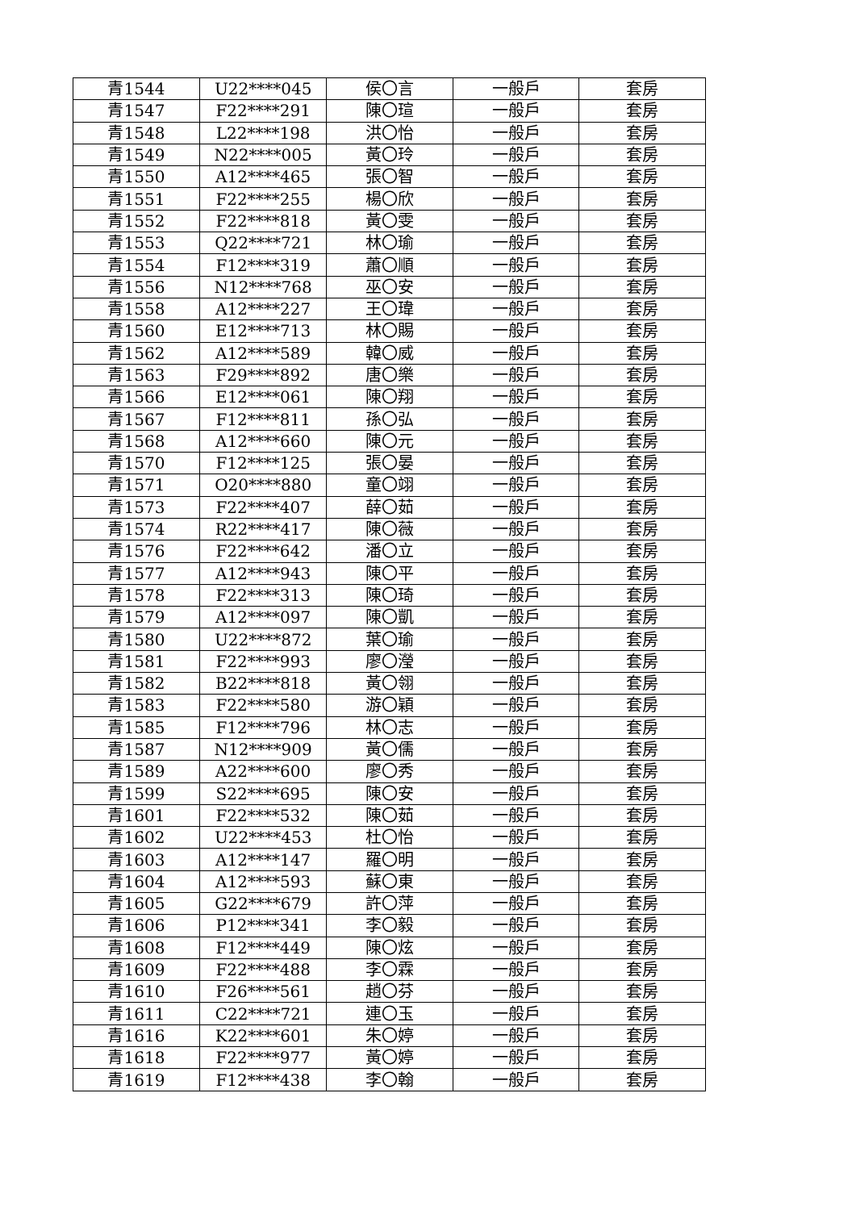| 青1544 | U22****045 | 侯〇言 | 一般戶 | 套房 |
| 青1547 | F22****291 | 陳〇瑄 | 一般戶 | 套房 |
| 青1548 | L22****198 | 洪〇怡 | 一般戶 | 套房 |
| 青1549 | N22****005 | 黃〇玲 | 一般戶 | 套房 |
| 青1550 | A12****465 | 張〇智 | 一般戶 | 套房 |
| 青1551 | F22****255 | 楊〇欣 | 一般戶 | 套房 |
| 青1552 | F22****818 | 黃〇雯 | 一般戶 | 套房 |
| 青1553 | Q22****721 | 林〇瑜 | 一般戶 | 套房 |
| 青1554 | F12****319 | 蕭〇順 | 一般戶 | 套房 |
| 青1556 | N12****768 | 巫〇安 | 一般戶 | 套房 |
| 青1558 | A12****227 | 王〇瑋 | 一般戶 | 套房 |
| 青1560 | E12****713 | 林〇賜 | 一般戶 | 套房 |
| 青1562 | A12****589 | 韓〇威 | 一般戶 | 套房 |
| 青1563 | F29****892 | 唐〇樂 | 一般戶 | 套房 |
| 青1566 | E12****061 | 陳〇翔 | 一般戶 | 套房 |
| 青1567 | F12****811 | 孫〇弘 | 一般戶 | 套房 |
| 青1568 | A12****660 | 陳〇元 | 一般戶 | 套房 |
| 青1570 | F12****125 | 張〇晏 | 一般戶 | 套房 |
| 青1571 | O20****880 | 童〇翊 | 一般戶 | 套房 |
| 青1573 | F22****407 | 薛〇茹 | 一般戶 | 套房 |
| 青1574 | R22****417 | 陳〇薇 | 一般戶 | 套房 |
| 青1576 | F22****642 | 潘〇立 | 一般戶 | 套房 |
| 青1577 | A12****943 | 陳〇平 | 一般戶 | 套房 |
| 青1578 | F22****313 | 陳〇琦 | 一般戶 | 套房 |
| 青1579 | A12****097 | 陳〇凱 | 一般戶 | 套房 |
| 青1580 | U22****872 | 葉〇瑜 | 一般戶 | 套房 |
| 青1581 | F22****993 | 廖〇瀅 | 一般戶 | 套房 |
| 青1582 | B22****818 | 黃〇翎 | 一般戶 | 套房 |
| 青1583 | F22****580 | 游〇穎 | 一般戶 | 套房 |
| 青1585 | F12****796 | 林〇志 | 一般戶 | 套房 |
| 青1587 | N12****909 | 黃〇儒 | 一般戶 | 套房 |
| 青1589 | A22****600 | 廖〇秀 | 一般戶 | 套房 |
| 青1599 | S22****695 | 陳〇安 | 一般戶 | 套房 |
| 青1601 | F22****532 | 陳〇茹 | 一般戶 | 套房 |
| 青1602 | U22****453 | 杜〇怡 | 一般戶 | 套房 |
| 青1603 | A12****147 | 羅〇明 | 一般戶 | 套房 |
| 青1604 | A12****593 | 蘇〇東 | 一般戶 | 套房 |
| 青1605 | G22****679 | 許〇萍 | 一般戶 | 套房 |
| 青1606 | P12****341 | 李〇毅 | 一般戶 | 套房 |
| 青1608 | F12****449 | 陳〇炫 | 一般戶 | 套房 |
| 青1609 | F22****488 | 李〇霖 | 一般戶 | 套房 |
| 青1610 | F26****561 | 趙〇芬 | 一般戶 | 套房 |
| 青1611 | C22****721 | 連〇玉 | 一般戶 | 套房 |
| 青1616 | K22****601 | 朱〇婷 | 一般戶 | 套房 |
| 青1618 | F22****977 | 黃〇婷 | 一般戶 | 套房 |
| 青1619 | F12****438 | 李〇翰 | 一般戶 | 套房 |